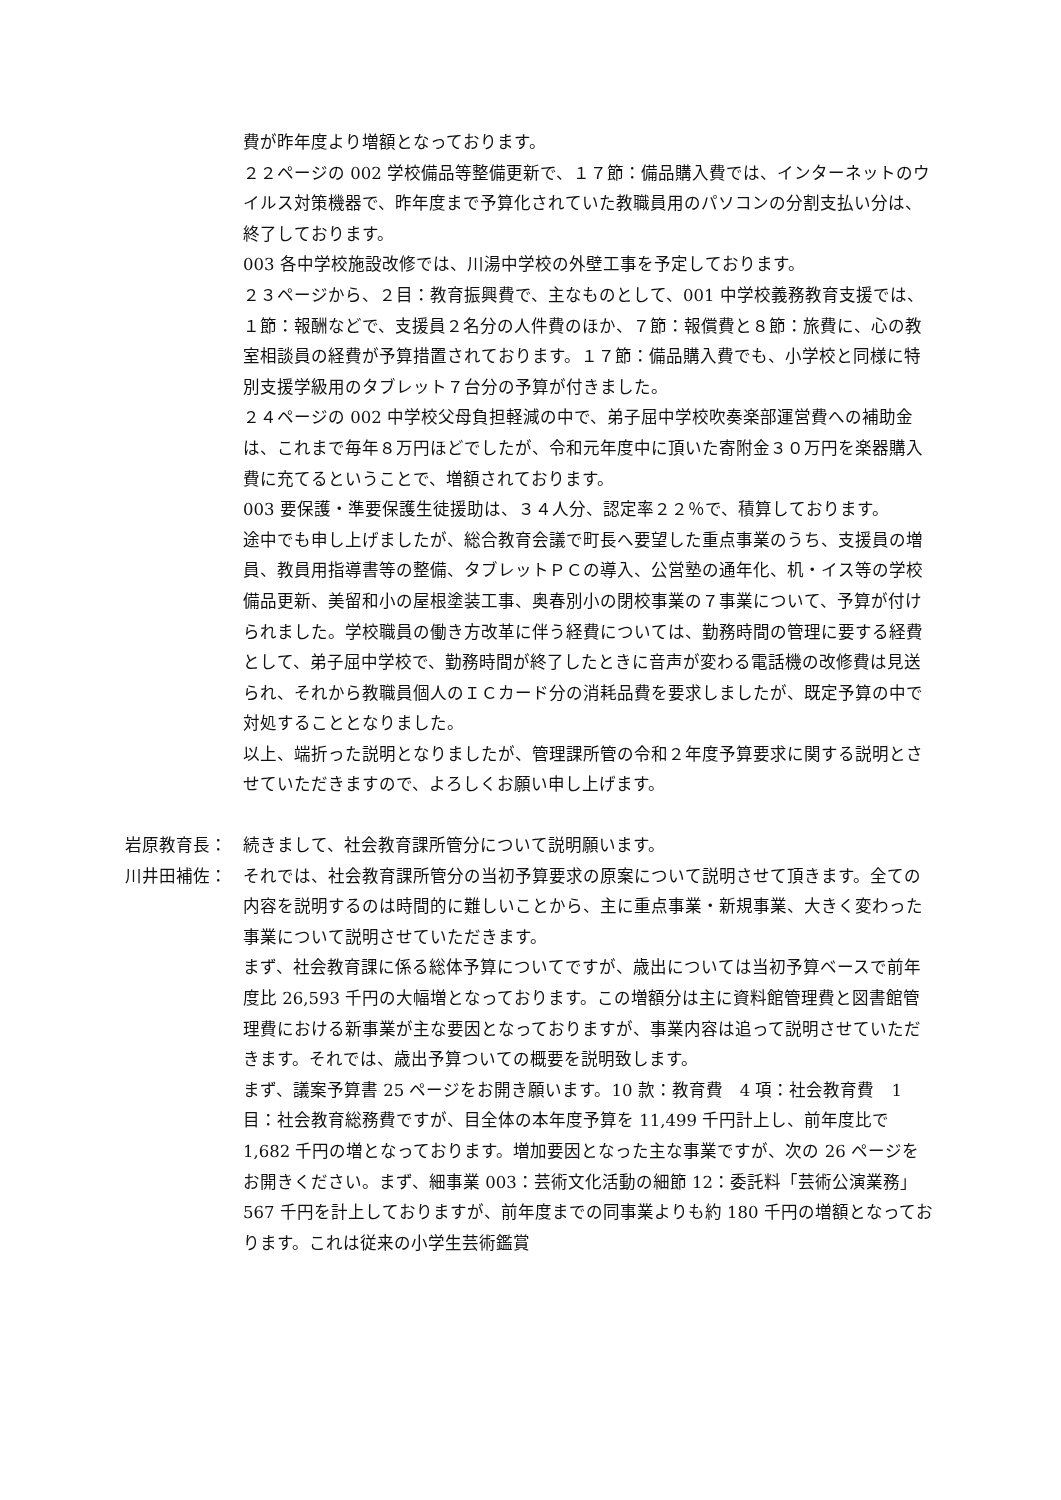費が昨年度より増額となっております。
２２ページの 002 学校備品等整備更新で、１７節：備品購入費では、インターネットのウイルス対策機器で、昨年度まで予算化されていた教職員用のパソコンの分割支払い分は、終了しております。
003 各中学校施設改修では、川湯中学校の外壁工事を予定しております。
２３ページから、２目：教育振興費で、主なものとして、001 中学校義務教育支援では、１節：報酬などで、支援員２名分の人件費のほか、７節：報償費と８節：旅費に、心の教室相談員の経費が予算措置されております。１７節：備品購入費でも、小学校と同様に特別支援学級用のタブレット７台分の予算が付きました。
２４ページの 002 中学校父母負担軽減の中で、弟子屈中学校吹奏楽部運営費への補助金は、これまで毎年８万円ほどでしたが、令和元年度中に頂いた寄附金３０万円を楽器購入費に充てるということで、増額されております。
003 要保護・準要保護生徒援助は、３４人分、認定率２２％で、積算しております。
途中でも申し上げましたが、総合教育会議で町長へ要望した重点事業のうち、支援員の増員、教員用指導書等の整備、タブレットＰＣの導入、公営塾の通年化、机・イス等の学校備品更新、美留和小の屋根塗装工事、奥春別小の閉校事業の７事業について、予算が付けられました。学校職員の働き方改革に伴う経費については、勤務時間の管理に要する経費として、弟子屈中学校で、勤務時間が終了したときに音声が変わる電話機の改修費は見送られ、それから教職員個人のＩＣカード分の消耗品費を要求しましたが、既定予算の中で対処することとなりました。
以上、端折った説明となりましたが、管理課所管の令和２年度予算要求に関する説明とさせていただきますので、よろしくお願い申し上げます。
岩原教育長： 続きまして、社会教育課所管分について説明願います。
川井田補佐： それでは、社会教育課所管分の当初予算要求の原案について説明させて頂きます。全ての内容を説明するのは時間的に難しいことから、主に重点事業・新規事業、大きく変わった事業について説明させていただきます。
まず、社会教育課に係る総体予算についてですが、歳出については当初予算ベースで前年度比 26,593 千円の大幅増となっております。この増額分は主に資料館管理費と図書館管理費における新事業が主な要因となっておりますが、事業内容は追って説明させていただきます。それでは、歳出予算ついての概要を説明致します。
まず、議案予算書 25 ページをお開き願います。10 款：教育費　4 項：社会教育費　1 目：社会教育総務費ですが、目全体の本年度予算を 11,499 千円計上し、前年度比で 1,682 千円の増となっております。増加要因となった主な事業ですが、次の 26 ページをお開きください。まず、細事業 003：芸術文化活動の細節 12：委託料「芸術公演業務」567 千円を計上しておりますが、前年度までの同事業よりも約 180 千円の増額となっております。これは従来の小学生芸術鑑賞